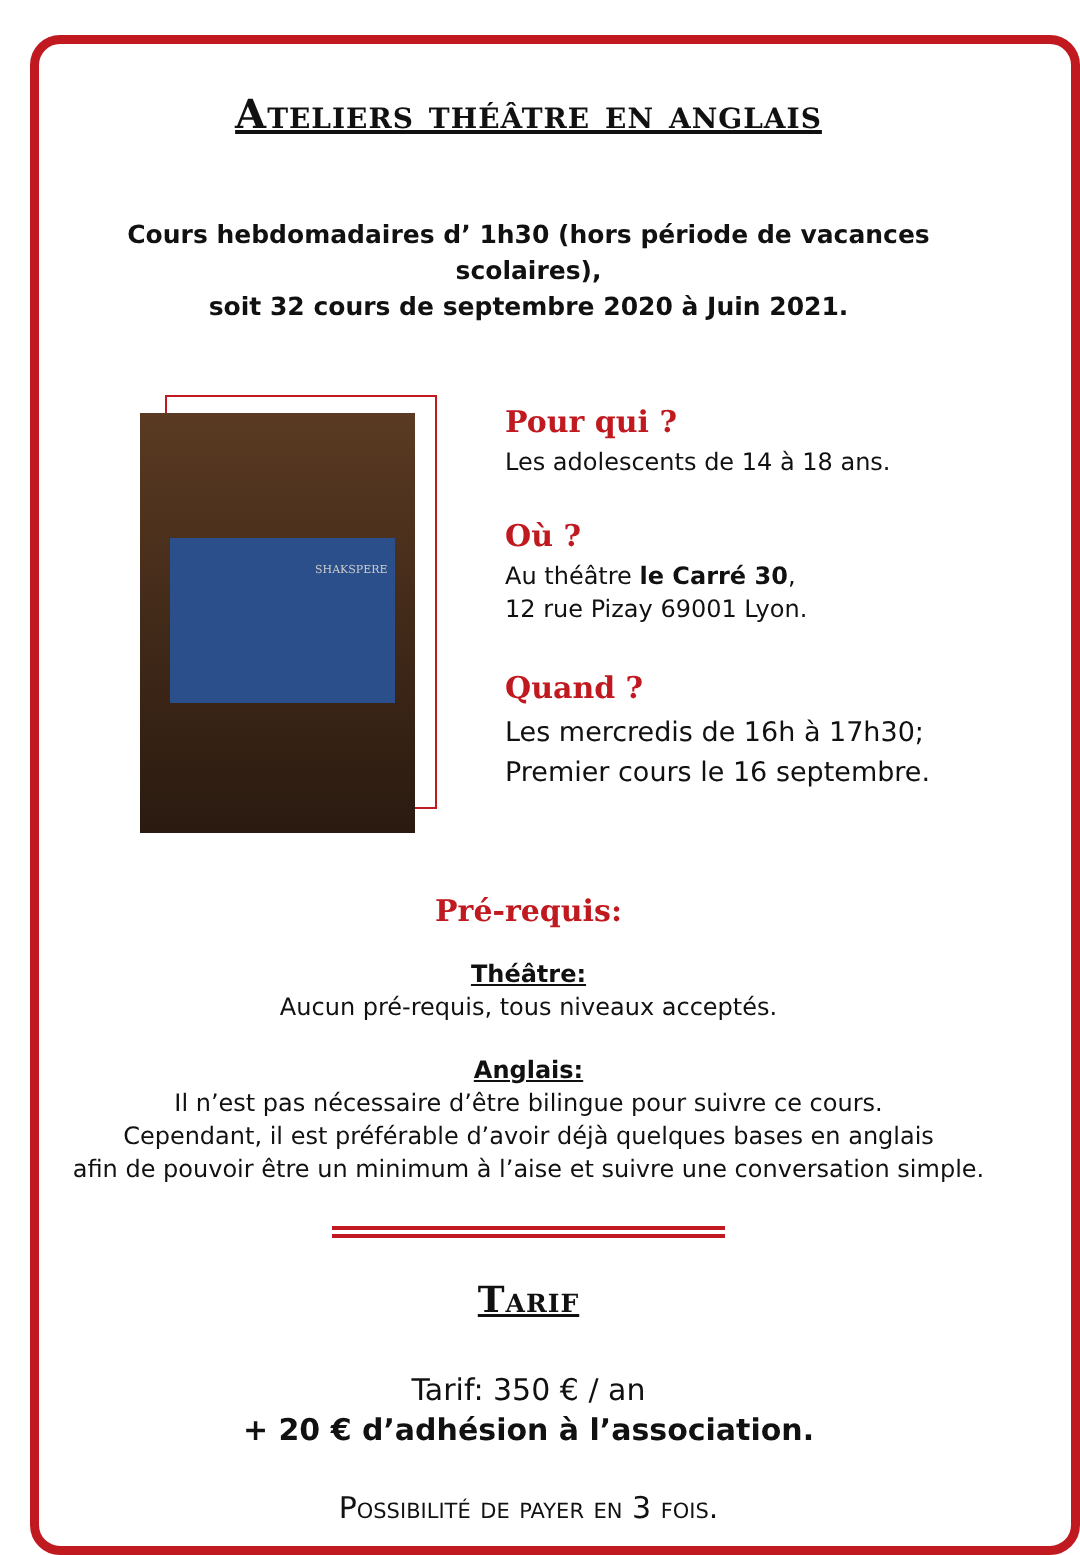Ateliers théâtre en anglais
Cours hebdomadaires d’ 1h30 (hors période de vacances scolaires),
soit 32 cours de septembre 2020 à Juin 2021.
SHAKSPERE
Pour qui ?
Les adolescents de 14 à 18 ans.
Où ?
Au théâtre le Carré 30,
12 rue Pizay 69001 Lyon.
Quand ?
Les mercredis de 16h à 17h30;
Premier cours le 16 septembre.
Pré-requis:
Théâtre:
Aucun pré-requis, tous niveaux acceptés.
Anglais:
Il n’est pas nécessaire d’être bilingue pour suivre ce cours.
Cependant, il est préférable d’avoir déjà quelques bases en anglais
afin de pouvoir être un minimum à l’aise et suivre une conversation simple.
Tarif
Tarif: 350 € / an
+ 20 € d’adhésion à l’association.
Possibilité de payer en 3 fois.